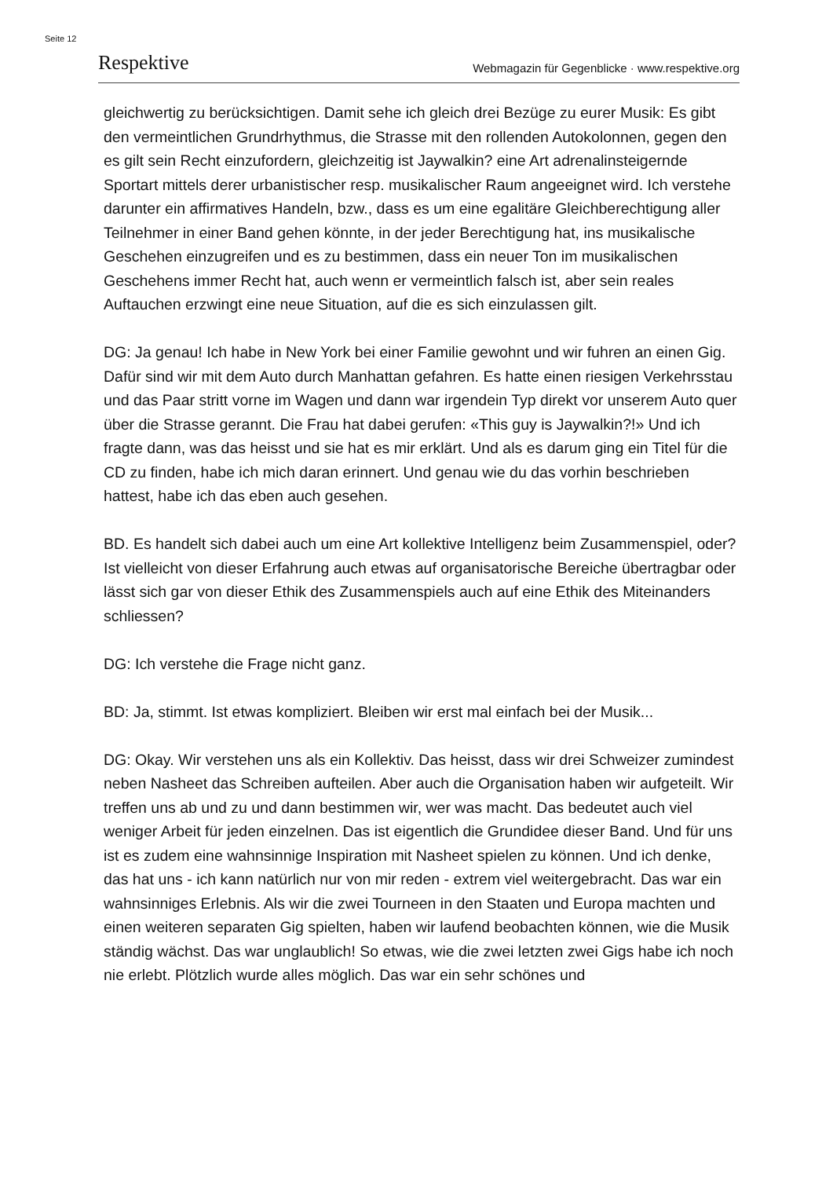Seite 12
Respektive Webmagazin für Gegenblicke · www.respektive.org
gleichwertig zu berücksichtigen. Damit sehe ich gleich drei Bezüge zu eurer Musik: Es gibt den vermeintlichen Grundrhythmus, die Strasse mit den rollenden Autokolonnen, gegen den es gilt sein Recht einzufordern, gleichzeitig ist Jaywalkin? eine Art adrenalinsteigernde Sportart mittels derer urbanistischer resp. musikalischer Raum angeeignet wird. Ich verstehe darunter ein affirmatives Handeln, bzw., dass es um eine egalitäre Gleichberechtigung aller Teilnehmer in einer Band gehen könnte, in der jeder Berechtigung hat, ins musikalische Geschehen einzugreifen und es zu bestimmen, dass ein neuer Ton im musikalischen Geschehens immer Recht hat, auch wenn er vermeintlich falsch ist, aber sein reales Auftauchen erzwingt eine neue Situation, auf die es sich einzulassen gilt.
DG: Ja genau! Ich habe in New York bei einer Familie gewohnt und wir fuhren an einen Gig. Dafür sind wir mit dem Auto durch Manhattan gefahren. Es hatte einen riesigen Verkehrsstau und das Paar stritt vorne im Wagen und dann war irgendein Typ direkt vor unserem Auto quer über die Strasse gerannt. Die Frau hat dabei gerufen: «This guy is Jaywalkin?!» Und ich fragte dann, was das heisst und sie hat es mir erklärt. Und als es darum ging ein Titel für die CD zu finden, habe ich mich daran erinnert. Und genau wie du das vorhin beschrieben hattest, habe ich das eben auch gesehen.
BD. Es handelt sich dabei auch um eine Art kollektive Intelligenz beim Zusammenspiel, oder? Ist vielleicht von dieser Erfahrung auch etwas auf organisatorische Bereiche übertragbar oder lässt sich gar von dieser Ethik des Zusammenspiels auch auf eine Ethik des Miteinanders schliessen?
DG: Ich verstehe die Frage nicht ganz.
BD: Ja, stimmt. Ist etwas kompliziert. Bleiben wir erst mal einfach bei der Musik...
DG: Okay. Wir verstehen uns als ein Kollektiv. Das heisst, dass wir drei Schweizer zumindest neben Nasheet das Schreiben aufteilen. Aber auch die Organisation haben wir aufgeteilt. Wir treffen uns ab und zu und dann bestimmen wir, wer was macht. Das bedeutet auch viel weniger Arbeit für jeden einzelnen. Das ist eigentlich die Grundidee dieser Band. Und für uns ist es zudem eine wahnsinnige Inspiration mit Nasheet spielen zu können. Und ich denke, das hat uns - ich kann natürlich nur von mir reden - extrem viel weitergebracht. Das war ein wahnsinniges Erlebnis. Als wir die zwei Tourneen in den Staaten und Europa machten und einen weiteren separaten Gig spielten, haben wir laufend beobachten können, wie die Musik ständig wächst. Das war unglaublich! So etwas, wie die zwei letzten zwei Gigs habe ich noch nie erlebt. Plötzlich wurde alles möglich. Das war ein sehr schönes und